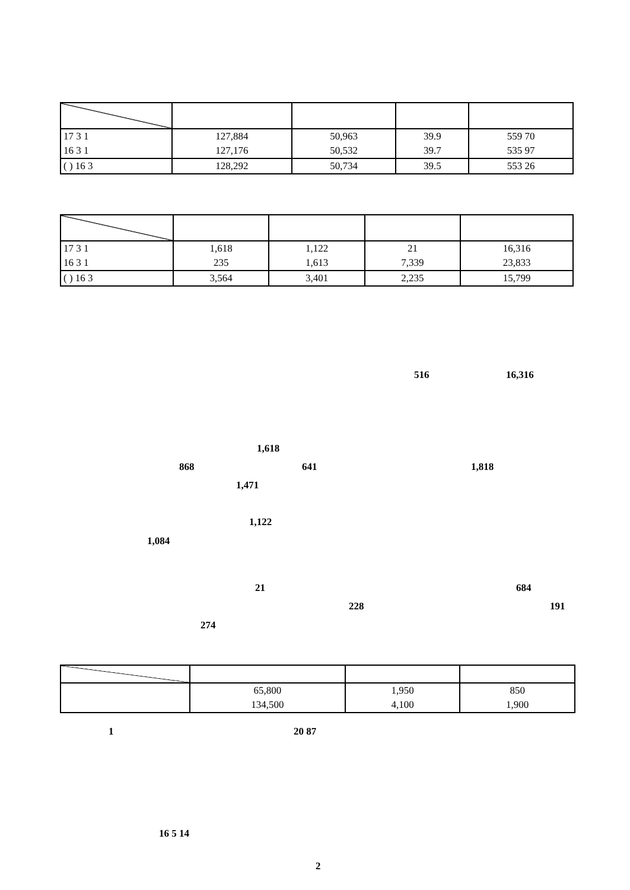| 17 3 1 16 3 1 | 127,884 127,176 | 50,963 50,532 | 39.9 39.7 | 559 70 535 97 |
| ( ) 16 3 | 128,292 | 50,734 | 39.5 | 553 26 |
| 17 3 1 16 3 1 | 1,618 235 | 1,122 1,613 | 21 7,339 | 16,316 23,833 |
| ( ) 16 3 | 3,564 | 3,401 | 2,235 | 15,799 |
516 16,316
1,618
868 641 1,818
1,471
1,122
1,084
21 684
228 191
274
| | 65,800 134,500 | 1,950 4,100 | 850 1,900 |
1 20 87
16 5 14
2